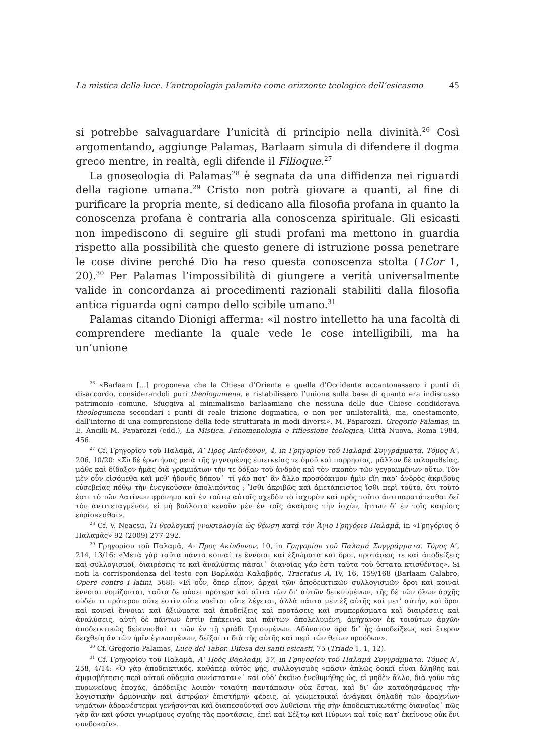La mistica della luce. L’antropologia palamita come orizzonte teologico dell’esicasmo 45
si potrebbe salvaguardare l’unicità di principio nella divinità.<sup>26</sup> Così argomentando, aggiunge Palamas, Barlaam simula di difendere il dogma greco mentre, in realtà, egli difende il Filioque.<sup>27</sup>
La gnoseologia di Palamas<sup>28</sup> è segnata da una diffidenza nei riguardi della ragione umana.<sup>29</sup> Cristo non potrà giovare a quanti, al fine di purificare la propria mente, si dedicano alla filosofia profana in quanto la conoscenza profana è contraria alla conoscenza spirituale. Gli esicasti non impediscono di seguire gli studi profani ma mettono in guardia rispetto alla possibilità che questo genere di istruzione possa penetrare le cose divine perché Dio ha reso questa conoscenza stolta (1Cor 1, 20).<sup>30</sup> Per Palamas l’impossibilità di giungere a verità universalmente valide in concordanza ai procedimenti razionali stabiliti dalla filosofia antica riguarda ogni campo dello scibile umano.<sup>31</sup>
Palamas citando Dionigi afferma: «il nostro intelletto ha una facoltà di comprendere mediante la quale vede le cose intelligibili, ma ha un’unione
<sup>26</sup> «Barlaam […] proponeva che la Chiesa d’Oriente e quella d’Occidente accantonassero i punti di disaccordo, considerandoli puri theologumena, e ristabilissero l’unione sulla base di quanto era indiscusso patrimonio comune. Sfuggiva al minimalismo barlaamiano che nessuna delle due Chiese condiderava theologumena secondari i punti di reale frizione dogmatica, e non per unilateralità, ma, onestamente, dall’interno di una comprensione della fede strutturata in modi diversi». M. Paparozzi, Gregorio Palamas, in E. Ancilli-M. Paparozzi (edd.), La Mistica. Fenomenologia e riflessione teologica, Città Nuova, Roma 1984, 456.
<sup>27</sup> Cf. Γρηγορίου τοῦ Παλαμᾶ, Α’ Προς Ακίνδυνον, 4, in Γρηγορίου τοῦ Παλαμά Συγγράμματα. Τόμος Α’, 206, 10/20: «Σὺ δὲ ἐρωτήσας μετὰ τῆς γιγνομένης ἐπιεικείας τε ὁμοῦ καὶ παρρησίας, μᾶλλον δὲ φιλομαθείας, μάθε καὶ δίδαξον ἡμᾶς διὰ γραμμάτων τήν τε δόξαν τοῦ ἀνδρὸς καὶ τὸν σκοπὸν τῶν γεγραμμένων οὕτω. Τὸν μὲν οὖν εἰσόμεθα καὶ μεθ’ ἡδονῆς δήπου˙ τί γάρ ποτ’ ἂν ἄλλο προσδόκιμον ἡμῖν εἴη παρ’ ἀνδρὸς ἀκριβοῦς εὐσεβείας πόθῳ τὴν ἐνεγκοῦσαν ἀπολιπόντος ; Ἴσθι ἀκριβῶς καὶ ἀμετάπειστος ἴσθι περὶ τοῦτο, ὅτι τοῦτό ἐστι τὸ τῶν Λατίνων φρόνημα καὶ ἐν τούτῳ αὐτοῖς σχεδὸν τὸ ἰσχυρὸν καὶ πρὸς τοῦτο ἀντιπαρατάτεσθαι δεῖ τὸν ἀντιτεταγμένον, εἰ μὴ βούλοιτο κενοῦν μὲν ἐν τοῖς ἀκαίροις τὴν ἰσχύν, ἥττων δ’ ἐν τοῖς καιρίοις εὑρίσκεσθαι».
<sup>28</sup> Cf. V. Neacsu, Ἡ θεολογική γνωσιολογία ὡς θέωση κατά τόν Ἅγιο Γρηγόριο Παλαμᾶ, in «Γρηγόριος ὁ Παλαμᾶς» 92 (2009) 277-292.
<sup>29</sup> Γρηγορίου τοῦ Παλαμᾶ, Α› Προς Ακίνδυνον, 10, in Γρηγορίου τοῦ Παλαμά Συγγράμματα. Τόμος Α’, 214, 13/16: «Μετὰ γὰρ ταῦτα πάντα κοιναί τε ἔννοιαι καὶ ἐξιώματα καὶ ὅροι, προτάσεις τε καὶ ἀποδείξεις καὶ συλλογισμοί, διαιρέσεις τε καὶ ἀναλύσεις πᾶσαι˙ διανοίας γάρ ἐστι ταῦτα τοῦ ὕστατα κτισθέντος». Si noti la corrispondenza del testo con Βαρλαάμ Καλαβρός, Tractatus A, IV, 16, 159/168 (Barlaam Calabro, Opere contro i latini, 568): «Εἰ οὖν, ὅπερ εἶπον, ἀρχαὶ τῶν ἀποδεικτικῶν συλλογισμῶν ὅροι καὶ κοιναὶ ἔννοιαι νομίζονται, ταῦτα δὲ φύσει πρότερα καὶ αἴτια τῶν δι’ αὐτῶν δεικνυμένων, τῆς δὲ τῶν ὅλων ἀρχῆς οὐδέν τι πρότερον οὔτε ἐστὶν οὔτε νοεῖται οὔτε λέγεται, ἀλλὰ πάντα μὲν ἐξ αὐτῆς καὶ μετ’ αὐτήν, καὶ ὅροι καὶ κοιναὶ ἔννοιαι καὶ ἀξιώματα καὶ ἀποδείξεις καὶ προτάσεις καὶ συμπεράσματα καὶ διαιρέσεις καὶ ἀναλύσεις, αὐτὴ δὲ πάντων ἐστὶν ἐπέκεινα καὶ πάντων ἀπολελυμένη, ἀμήχανον ἐκ τοιούτων ἀρχῶν ἀποδεικτικῶς δείκνυσθαί τι τῶν ἐν τῇ τριάδι ζητουμένων. Αδύνατον ἄρα δι’ ἧς ἀποδείξεως καὶ ἕτερον δειχθείη ἂν τῶν ἡμῖν ἐγνωσμένων, δεῖξαί τι διὰ τῆς αὐτῆς καὶ περὶ τῶν θείων προόδων».
<sup>30</sup> Cf. Gregorio Palamas, Luce del Tabor. Difesa dei santi esicasti, 75 (Triade 1, 1, 12).
<sup>31</sup> Cf. Γρηγορίου τοῦ Παλαμᾶ, Α’ Πρὸς Βαρλαάμ, 57, in Γρηγορίου τοῦ Παλαμά Συγγράμματα. Τόμος Α’, 258, 4/14: «Ὁ γὰρ ἀποδεικτικός, καθάπερ αὐτὸς φῄς, συλλογισμὸς «πᾶσιν ἁπλῶς δοκεῖ εἶναι ἀληθὴς καὶ ἀμφισβήτησις περὶ αὐτοῦ οὐδεμία συνίσταται»˙ καὶ οὐδ’ ἐκεῖνο ἐνεθυμήθης ὡς, εἰ μηδὲν ἄλλο, διὰ γοῦν τὰς πυρωνείους ἐποχάς, ἀπόδειξις λοιπὸν τοιαύτη παντάπασιν οὐκ ἔσται, καὶ δι’ ὧν καταδησάμενος τὴν λογιστικὴν ἁρμονικὴν καὶ ἀστρῴαν ἐπιστήμην φέρεις, αἱ γεωμετρικαὶ ἀνάγκαι δηλαδὴ τῶν ἀραχνίων νημάτων ἀδρανέστεραι γενήσονται καὶ διαπεσοῦνταί σου λυθεῖσαι τῆς σῆν ἀποδεικτικωτάτης διανοίας˙ πῶς γὰρ ἂν καὶ φύσει γνωρίμους σχοίης τὰς προτάσεις, ἐπεὶ καὶ Σέξτῳ καὶ Πύρωνι καὶ τοῖς κατ’ ἐκείνους οὐκ ἔνι συνδοκαῖν».